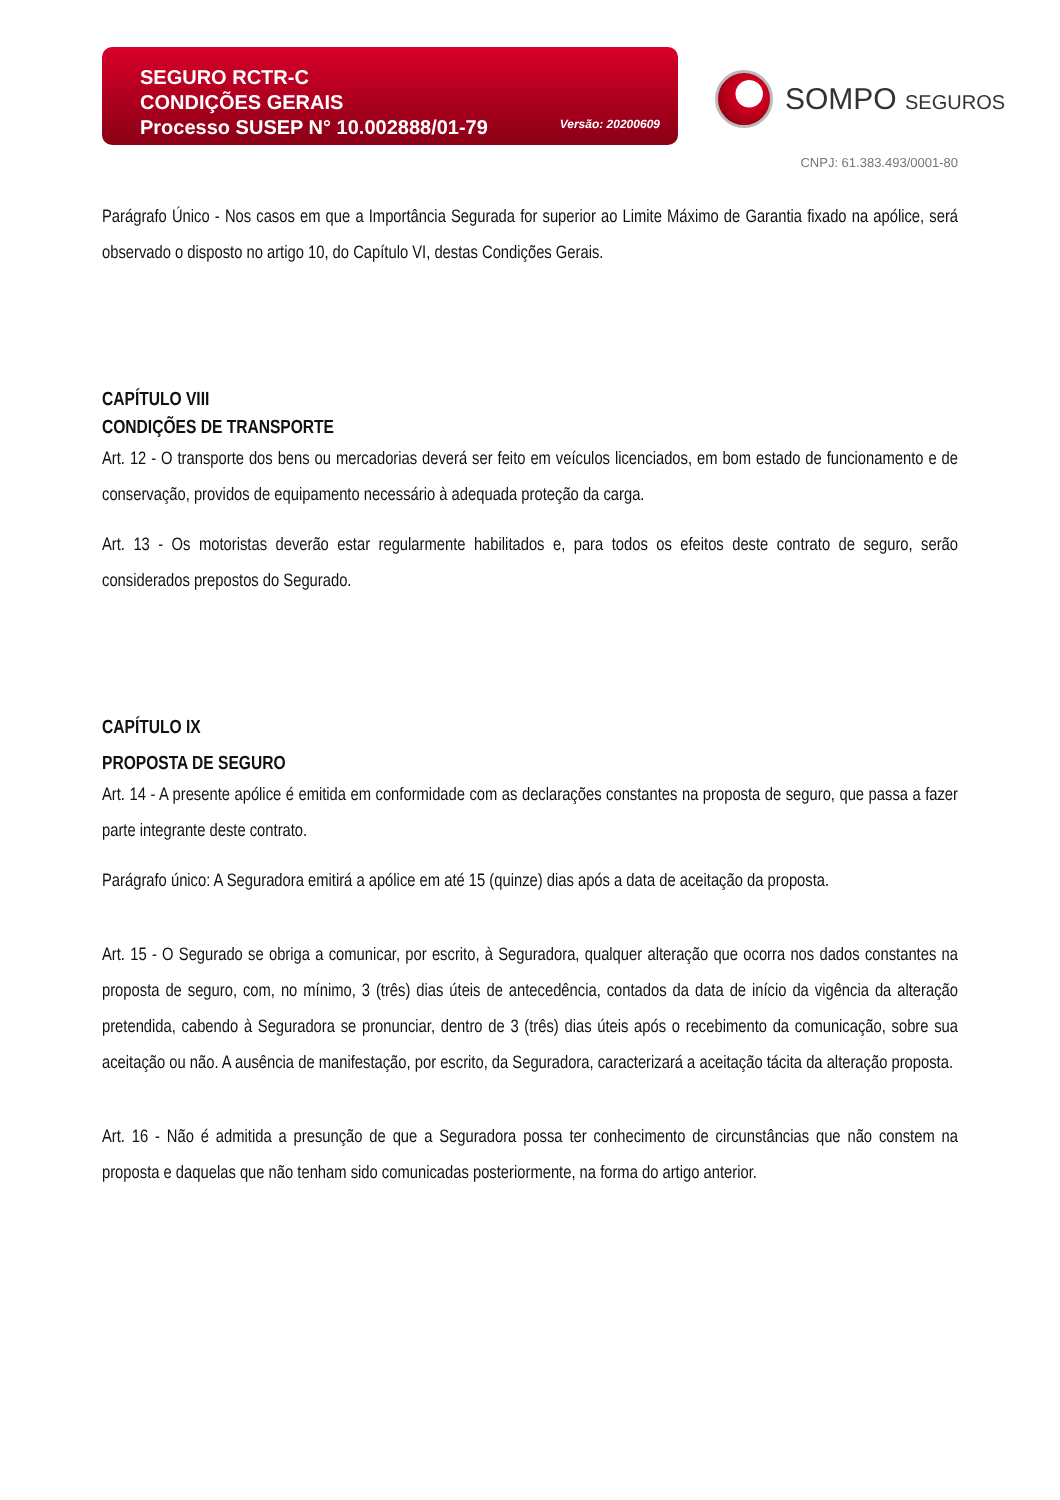SEGURO RCTR-C
CONDIÇÕES GERAIS
Processo SUSEP N° 10.002888/01-79
Versão: 20200609
SOMPO SEGUROS
CNPJ: 61.383.493/0001-80
Parágrafo Único - Nos casos em que a Importância Segurada for superior ao Limite Máximo de Garantia fixado na apólice, será observado o disposto no artigo 10, do Capítulo VI, destas Condições Gerais.
CAPÍTULO VIII
CONDIÇÕES DE TRANSPORTE
Art. 12 - O transporte dos bens ou mercadorias deverá ser feito em veículos licenciados, em bom estado de funcionamento e de conservação, providos de equipamento necessário à adequada proteção da carga.
Art. 13 - Os motoristas deverão estar regularmente habilitados e, para todos os efeitos deste contrato de seguro, serão considerados prepostos do Segurado.
CAPÍTULO IX
PROPOSTA DE SEGURO
Art. 14 - A presente apólice é emitida em conformidade com as declarações constantes na proposta de seguro, que passa a fazer parte integrante deste contrato.
Parágrafo único: A Seguradora emitirá a apólice em até 15 (quinze) dias após a data de aceitação da proposta.
Art. 15 - O Segurado se obriga a comunicar, por escrito, à Seguradora, qualquer alteração que ocorra nos dados constantes na proposta de seguro, com, no mínimo, 3 (três) dias úteis de antecedência, contados da data de início da vigência da alteração pretendida, cabendo à Seguradora se pronunciar, dentro de 3 (três) dias úteis após o recebimento da comunicação, sobre sua aceitação ou não. A ausência de manifestação, por escrito, da Seguradora, caracterizará a aceitação tácita da alteração proposta.
Art. 16 - Não é admitida a presunção de que a Seguradora possa ter conhecimento de circunstâncias que não constem na proposta e daquelas que não tenham sido comunicadas posteriormente, na forma do artigo anterior.